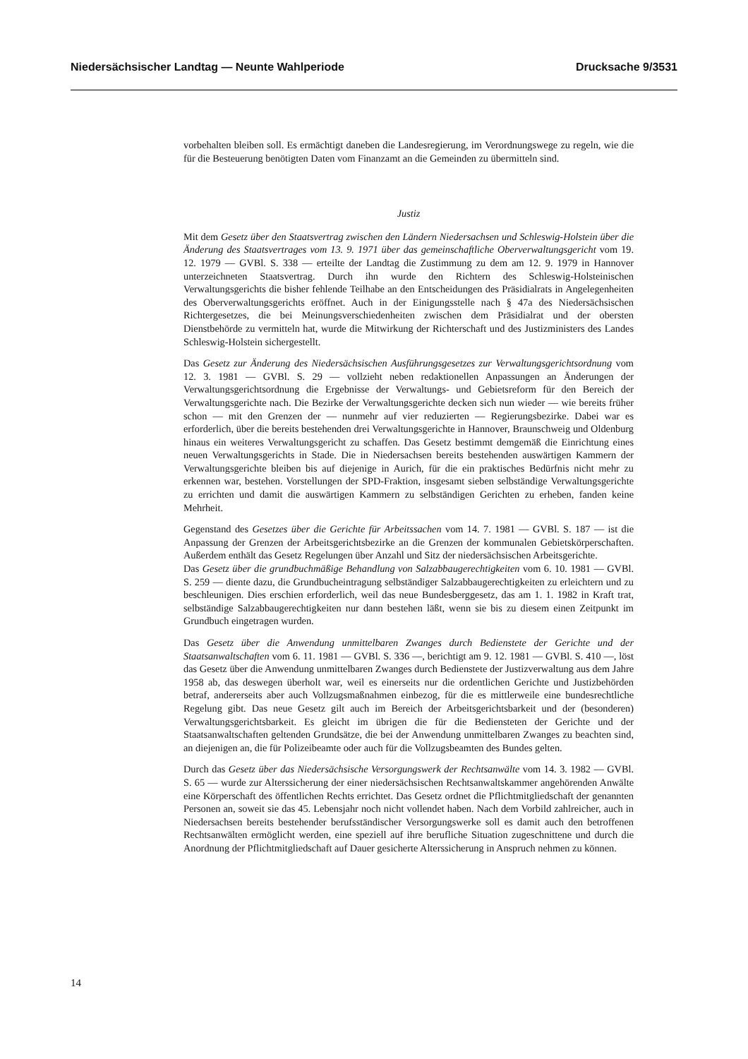Niedersächsischer Landtag — Neunte Wahlperiode Drucksache 9/3531
vorbehalten bleiben soll. Es ermächtigt daneben die Landesregierung, im Verordnungswege zu regeln, wie die für die Besteuerung benötigten Daten vom Finanzamt an die Gemeinden zu übermitteln sind.
Justiz
Mit dem Gesetz über den Staatsvertrag zwischen den Ländern Niedersachsen und Schleswig-Holstein über die Änderung des Staatsvertrages vom 13. 9. 1971 über das gemeinschaftliche Oberverwaltungsgericht vom 19. 12. 1979 — GVBl. S. 338 — erteilte der Landtag die Zustimmung zu dem am 12. 9. 1979 in Hannover unterzeichneten Staatsvertrag. Durch ihn wurde den Richtern des Schleswig-Holsteinischen Verwaltungsgerichts die bisher fehlende Teilhabe an den Entscheidungen des Präsidialrats in Angelegenheiten des Oberverwaltungsgerichts eröffnet. Auch in der Einigungsstelle nach § 47a des Niedersächsischen Richtergesetzes, die bei Meinungsverschiedenheiten zwischen dem Präsidialrat und der obersten Dienstbehörde zu vermitteln hat, wurde die Mitwirkung der Richterschaft und des Justizministers des Landes Schleswig-Holstein sichergestellt.
Das Gesetz zur Änderung des Niedersächsischen Ausführungsgesetzes zur Verwaltungsgerichtsordnung vom 12. 3. 1981 — GVBl. S. 29 — vollzieht neben redaktionellen Anpassungen an Änderungen der Verwaltungsgerichtsordnung die Ergebnisse der Verwaltungs- und Gebietsreform für den Bereich der Verwaltungsgerichte nach. Die Bezirke der Verwaltungsgerichte decken sich nun wieder — wie bereits früher schon — mit den Grenzen der — nunmehr auf vier reduzierten — Regierungsbezirke. Dabei war es erforderlich, über die bereits bestehenden drei Verwaltungsgerichte in Hannover, Braunschweig und Oldenburg hinaus ein weiteres Verwaltungsgericht zu schaffen. Das Gesetz bestimmt demgemäß die Einrichtung eines neuen Verwaltungsgerichts in Stade. Die in Niedersachsen bereits bestehenden auswärtigen Kammern der Verwaltungsgerichte bleiben bis auf diejenige in Aurich, für die ein praktisches Bedürfnis nicht mehr zu erkennen war, bestehen. Vorstellungen der SPD-Fraktion, insgesamt sieben selbständige Verwaltungsgerichte zu errichten und damit die auswärtigen Kammern zu selbständigen Gerichten zu erheben, fanden keine Mehrheit.
Gegenstand des Gesetzes über die Gerichte für Arbeitssachen vom 14. 7. 1981 — GVBl. S. 187 — ist die Anpassung der Grenzen der Arbeitsgerichtsbezirke an die Grenzen der kommunalen Gebietskörperschaften. Außerdem enthält das Gesetz Regelungen über Anzahl und Sitz der niedersächsischen Arbeitsgerichte.
Das Gesetz über die grundbuchmäßige Behandlung von Salzabbaugerechtigkeiten vom 6. 10. 1981 — GVBl. S. 259 — diente dazu, die Grundbucheintragung selbständiger Salzabbaugerechtigkeiten zu erleichtern und zu beschleunigen. Dies erschien erforderlich, weil das neue Bundesberggesetz, das am 1. 1. 1982 in Kraft trat, selbständige Salzabbaugerechtigkeiten nur dann bestehen läßt, wenn sie bis zu diesem einen Zeitpunkt im Grundbuch eingetragen wurden.
Das Gesetz über die Anwendung unmittelbaren Zwanges durch Bedienstete der Gerichte und der Staatsanwaltschaften vom 6. 11. 1981 — GVBl. S. 336 —, berichtigt am 9. 12. 1981 — GVBl. S. 410 —, löst das Gesetz über die Anwendung unmittelbaren Zwanges durch Bedienstete der Justizverwaltung aus dem Jahre 1958 ab, das deswegen überholt war, weil es einerseits nur die ordentlichen Gerichte und Justizbehörden betraf, andererseits aber auch Vollzugsmaßnahmen einbezog, für die es mittlerweile eine bundesrechtliche Regelung gibt. Das neue Gesetz gilt auch im Bereich der Arbeitsgerichtsbarkeit und der (besonderen) Verwaltungsgerichtsbarkeit. Es gleicht im übrigen die für die Bediensteten der Gerichte und der Staatsanwaltschaften geltenden Grundsätze, die bei der Anwendung unmittelbaren Zwanges zu beachten sind, an diejenigen an, die für Polizeibeamte oder auch für die Vollzugsbeamten des Bundes gelten.
Durch das Gesetz über das Niedersächsische Versorgungswerk der Rechtsanwälte vom 14. 3. 1982 — GVBl. S. 65 — wurde zur Alterssicherung der einer niedersächsischen Rechtsanwaltskammer angehörenden Anwälte eine Körperschaft des öffentlichen Rechts errichtet. Das Gesetz ordnet die Pflichtmitgliedschaft der genannten Personen an, soweit sie das 45. Lebensjahr noch nicht vollendet haben. Nach dem Vorbild zahlreicher, auch in Niedersachsen bereits bestehender berufsständischer Versorgungswerke soll es damit auch den betroffenen Rechtsanwälten ermöglicht werden, eine speziell auf ihre berufliche Situation zugeschnittene und durch die Anordnung der Pflichtmitgliedschaft auf Dauer gesicherte Alterssicherung in Anspruch nehmen zu können.
14